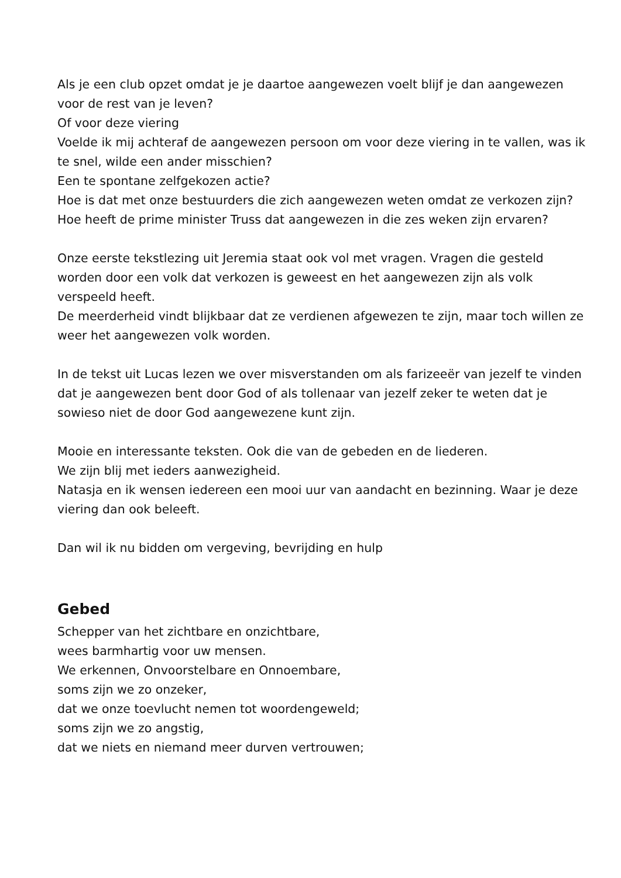Als je een club opzet omdat je je daartoe aangewezen voelt blijf je dan aangewezen voor de rest van je leven?
Of voor deze viering
Voelde ik mij achteraf de aangewezen persoon om voor deze viering in te vallen, was ik te snel, wilde een ander misschien?
Een te spontane zelfgekozen actie?
Hoe is dat met onze bestuurders die zich aangewezen weten omdat ze verkozen zijn?
Hoe heeft de prime minister Truss dat aangewezen in die zes weken zijn ervaren?
Onze eerste tekstlezing uit Jeremia staat ook vol met vragen. Vragen die gesteld worden door een volk dat verkozen is geweest en het aangewezen zijn als volk verspeeld heeft.
De meerderheid vindt blijkbaar dat ze verdienen afgewezen te zijn, maar toch willen ze weer het aangewezen volk worden.
In de tekst uit Lucas lezen we over misverstanden om als farizeeër van jezelf te vinden dat je aangewezen bent door God of als tollenaar van jezelf zeker te weten dat je sowieso niet de door God aangewezene kunt zijn.
Mooie en interessante teksten. Ook die van de gebeden en de liederen.
We zijn blij met ieders aanwezigheid.
Natasja en ik wensen iedereen een mooi uur van aandacht en bezinning. Waar je deze viering dan ook beleeft.
Dan wil ik nu bidden om vergeving, bevrijding en hulp
Gebed
Schepper van het zichtbare en onzichtbare,
wees barmhartig voor uw mensen.
We erkennen, Onvoorstelbare en Onnoembare,
soms zijn we zo onzeker,
dat we onze toevlucht nemen tot woordengeweld;
soms zijn we zo angstig,
dat we niets en niemand meer durven vertrouwen;